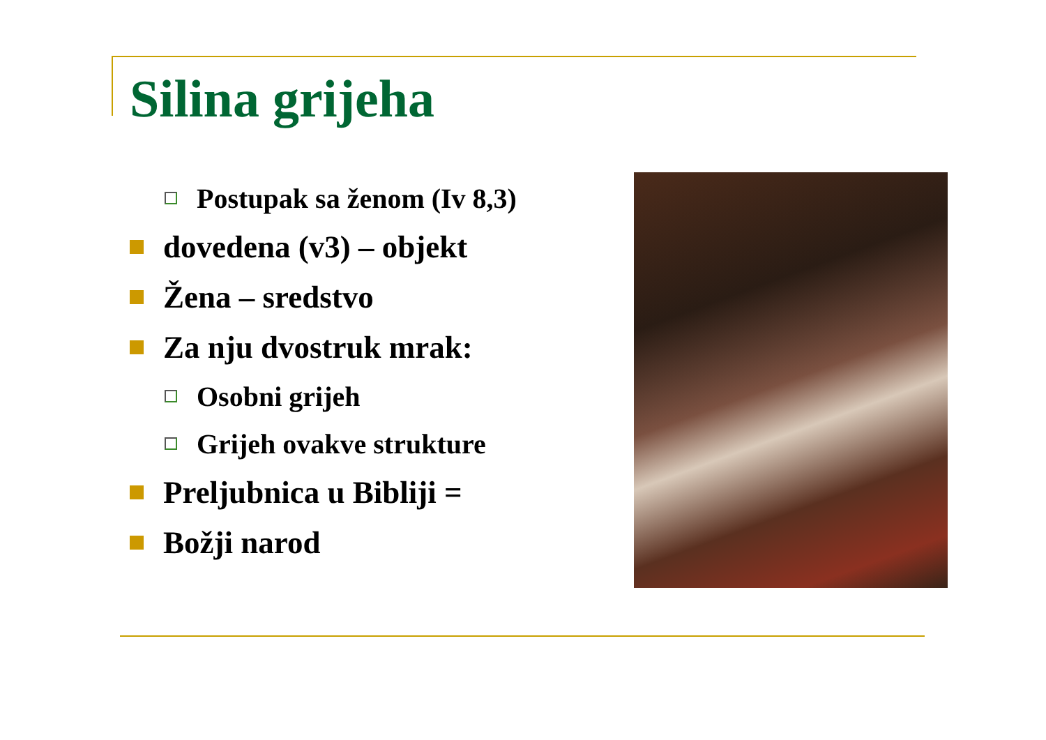Silina grijeha
Postupak sa ženom (Iv 8,3)
dovedena (v3) – objekt
Žena – sredstvo
Za nju dvostruk mrak:
Osobni grijeh
Grijeh ovakve strukture
Preljubnica u Bibliji =
Božji narod